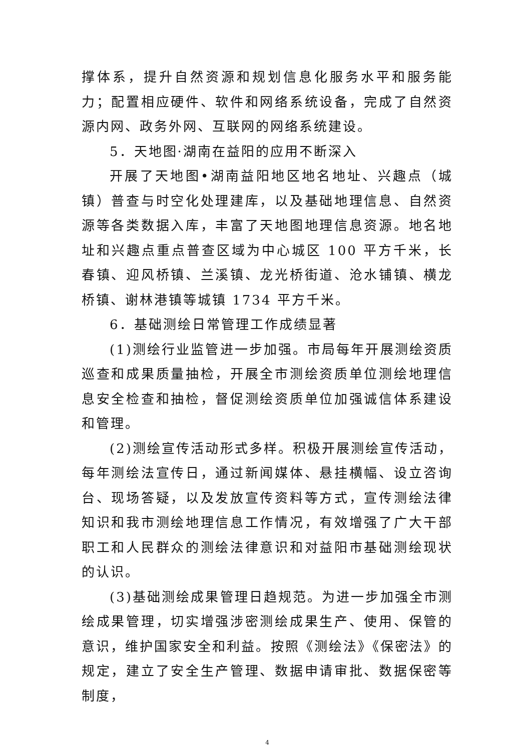撑体系，提升自然资源和规划信息化服务水平和服务能力；配置相应硬件、软件和网络系统设备，完成了自然资源内网、政务外网、互联网的网络系统建设。
5．天地图·湖南在益阳的应用不断深入
开展了天地图•湖南益阳地区地名地址、兴趣点（城镇）普查与时空化处理建库，以及基础地理信息、自然资源等各类数据入库，丰富了天地图地理信息资源。地名地址和兴趣点重点普查区域为中心城区 100 平方千米，长春镇、迎风桥镇、兰溪镇、龙光桥街道、沧水铺镇、横龙桥镇、谢林港镇等城镇 1734 平方千米。
6．基础测绘日常管理工作成绩显著
(1)测绘行业监管进一步加强。市局每年开展测绘资质巡查和成果质量抽检，开展全市测绘资质单位测绘地理信息安全检查和抽检，督促测绘资质单位加强诚信体系建设和管理。
(2)测绘宣传活动形式多样。积极开展测绘宣传活动，每年测绘法宣传日，通过新闻媒体、悬挂横幅、设立咨询台、现场答疑，以及发放宣传资料等方式，宣传测绘法律知识和我市测绘地理信息工作情况，有效增强了广大干部职工和人民群众的测绘法律意识和对益阳市基础测绘现状的认识。
(3)基础测绘成果管理日趋规范。为进一步加强全市测绘成果管理，切实增强涉密测绘成果生产、使用、保管的意识，维护国家安全和利益。按照《测绘法》《保密法》的规定，建立了安全生产管理、数据申请审批、数据保密等制度，
4